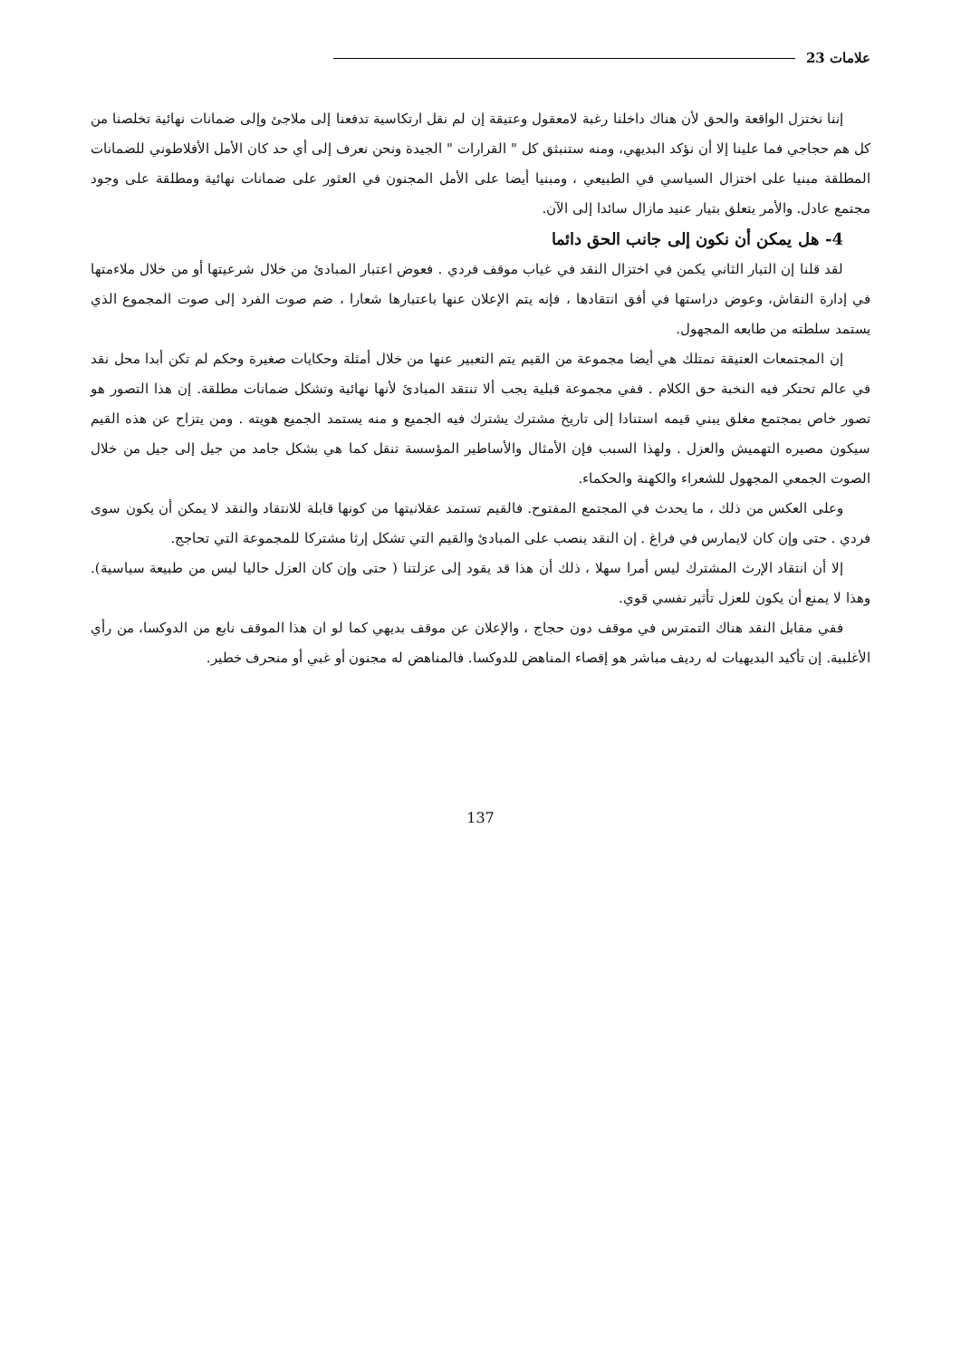علامات 23
إننا نختزل الواقعة والحق لأن هناك داخلنا رغبة لامعقول وعتيقة إن لم نقل ارتكاسية تدفعنا إلى ملاجئ وإلى ضمانات نهائية تخلصنا من كل هم حجاجي فما علينا إلا أن نؤكد البديهي، ومنه ستنبثق كل " القرارات " الجيدة ونحن نعرف إلى أي حد كان الأمل الأفلاطوني للضمانات المطلقة مبنيا على اختزال السياسي في الطبيعي ، ومبنيا أيضا على الأمل المجنون في العثور على ضمانات نهائية ومطلقة على وجود مجتمع عادل. والأمر يتعلق بتيار عنيد مازال سائدا إلى الآن.
4- هل يمكن أن نكون إلى جانب الحق دائما
لقد قلنا إن التيار الثاني يكمن في اختزال النقد في غياب موقف فردي . فعوض اعتبار المبادئ من خلال شرعيتها أو من خلال ملاءمتها في إدارة النقاش، وعوض دراستها في أفق انتقادها ، فإنه يتم الإعلان عنها باعتبارها شعارا ، ضم صوت الفرد إلى صوت المجموع الذي يستمد سلطته من طابعه المجهول.
إن المجتمعات العتيقة تمتلك هي أيضا مجموعة من القيم يتم التعبير عنها من خلال أمثلة وحكايات صغيرة وحكم لم تكن أبدا محل نقد في عالم تحتكر فيه النخبة حق الكلام . ففي مجموعة قبلية يجب ألا تنتقد المبادئ لأنها نهائية وتشكل ضمانات مطلقة. إن هذا التصور هو تصور خاص بمجتمع مغلق يبني قيمه استنادا إلى تاريخ مشترك يشترك فيه الجميع و منه يستمد الجميع هويته . ومن يتزاح عن هذه القيم سيكون مصيره التهميش والعزل . ولهذا السبب فإن الأمثال والأساطير المؤسسة تنقل كما هي بشكل جامد من جيل إلى جيل من خلال الصوت الجمعي المجهول للشعراء والكهنة والحكماء.
وعلى العكس من ذلك ، ما يحدث في المجتمع المفتوح. فالقيم تستمد عقلانيتها من كونها قابلة للانتقاد والنقد لا يمكن أن يكون سوى فردي . حتى وإن كان لايمارس في فراغ . إن النقد ينصب على المبادئ والقيم التي تشكل إرثا مشتركا للمجموعة التي تحاجج.
إلا أن انتقاد الإرث المشترك ليس أمرا سهلا ، ذلك أن هذا قد يقود إلى عزلتنا ( حتى وإن كان العزل حاليا ليس من طبيعة سياسية). وهذا لا يمنع أن يكون للعزل تأثير نفسي قوي.
ففي مقابل النقد هناك التمترس في موقف دون حجاج ، والإعلان عن موقف بديهي كما لو ان هذا الموقف نابع من الدوكسا، من رأي الأغلبية. إن تأكيد البديهيات له رديف مباشر هو إقصاء المناهض للدوكسا. فالمناهض له مجنون أو غبي أو منحرف خطير.
137